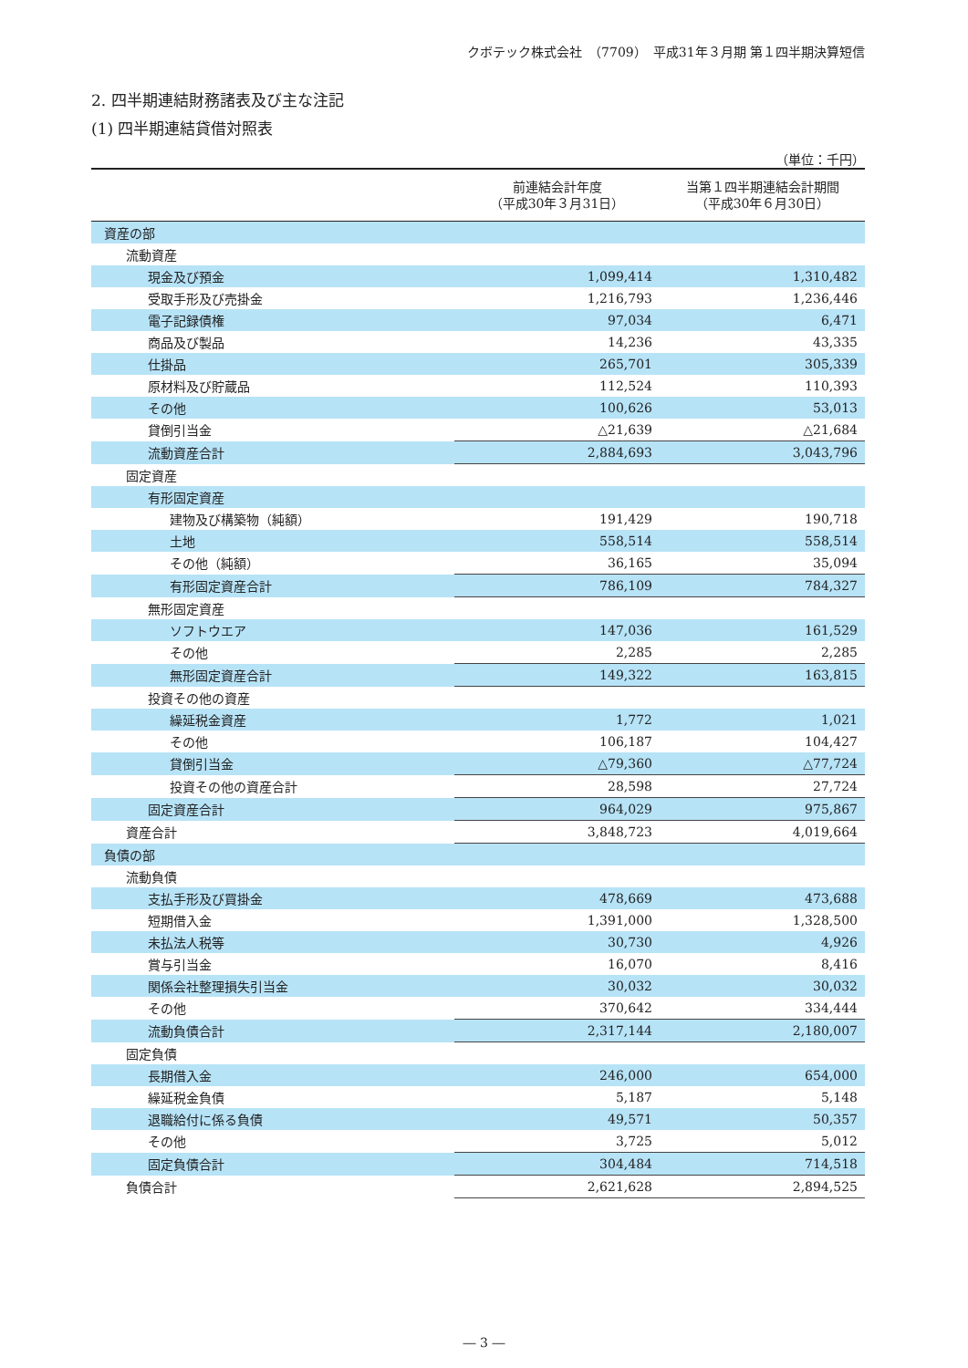クボテック株式会社　（7709）　平成31年３月期 第１四半期決算短信
2. 四半期連結財務諸表及び主な注記
(1) 四半期連結貸借対照表
（単位：千円）
| | 前連結会計年度 （平成30年３月31日） | 当第１四半期連結会計期間 （平成30年６月30日） |
| --- | --- | --- |
| 資産の部 | | |
| 流動資産 | | |
| 現金及び預金 | 1,099,414 | 1,310,482 |
| 受取手形及び売掛金 | 1,216,793 | 1,236,446 |
| 電子記録債権 | 97,034 | 6,471 |
| 商品及び製品 | 14,236 | 43,335 |
| 仕掛品 | 265,701 | 305,339 |
| 原材料及び貯蔵品 | 112,524 | 110,393 |
| その他 | 100,626 | 53,013 |
| 貸倒引当金 | △21,639 | △21,684 |
| 流動資産合計 | 2,884,693 | 3,043,796 |
| 固定資産 | | |
| 有形固定資産 | | |
| 建物及び構築物（純額） | 191,429 | 190,718 |
| 土地 | 558,514 | 558,514 |
| その他（純額） | 36,165 | 35,094 |
| 有形固定資産合計 | 786,109 | 784,327 |
| 無形固定資産 | | |
| ソフトウエア | 147,036 | 161,529 |
| その他 | 2,285 | 2,285 |
| 無形固定資産合計 | 149,322 | 163,815 |
| 投資その他の資産 | | |
| 繰延税金資産 | 1,772 | 1,021 |
| その他 | 106,187 | 104,427 |
| 貸倒引当金 | △79,360 | △77,724 |
| 投資その他の資産合計 | 28,598 | 27,724 |
| 固定資産合計 | 964,029 | 975,867 |
| 資産合計 | 3,848,723 | 4,019,664 |
| 負債の部 | | |
| 流動負債 | | |
| 支払手形及び買掛金 | 478,669 | 473,688 |
| 短期借入金 | 1,391,000 | 1,328,500 |
| 未払法人税等 | 30,730 | 4,926 |
| 賞与引当金 | 16,070 | 8,416 |
| 関係会社整理損失引当金 | 30,032 | 30,032 |
| その他 | 370,642 | 334,444 |
| 流動負債合計 | 2,317,144 | 2,180,007 |
| 固定負債 | | |
| 長期借入金 | 246,000 | 654,000 |
| 繰延税金負債 | 5,187 | 5,148 |
| 退職給付に係る負債 | 49,571 | 50,357 |
| その他 | 3,725 | 5,012 |
| 固定負債合計 | 304,484 | 714,518 |
| 負債合計 | 2,621,628 | 2,894,525 |
― 3 ―